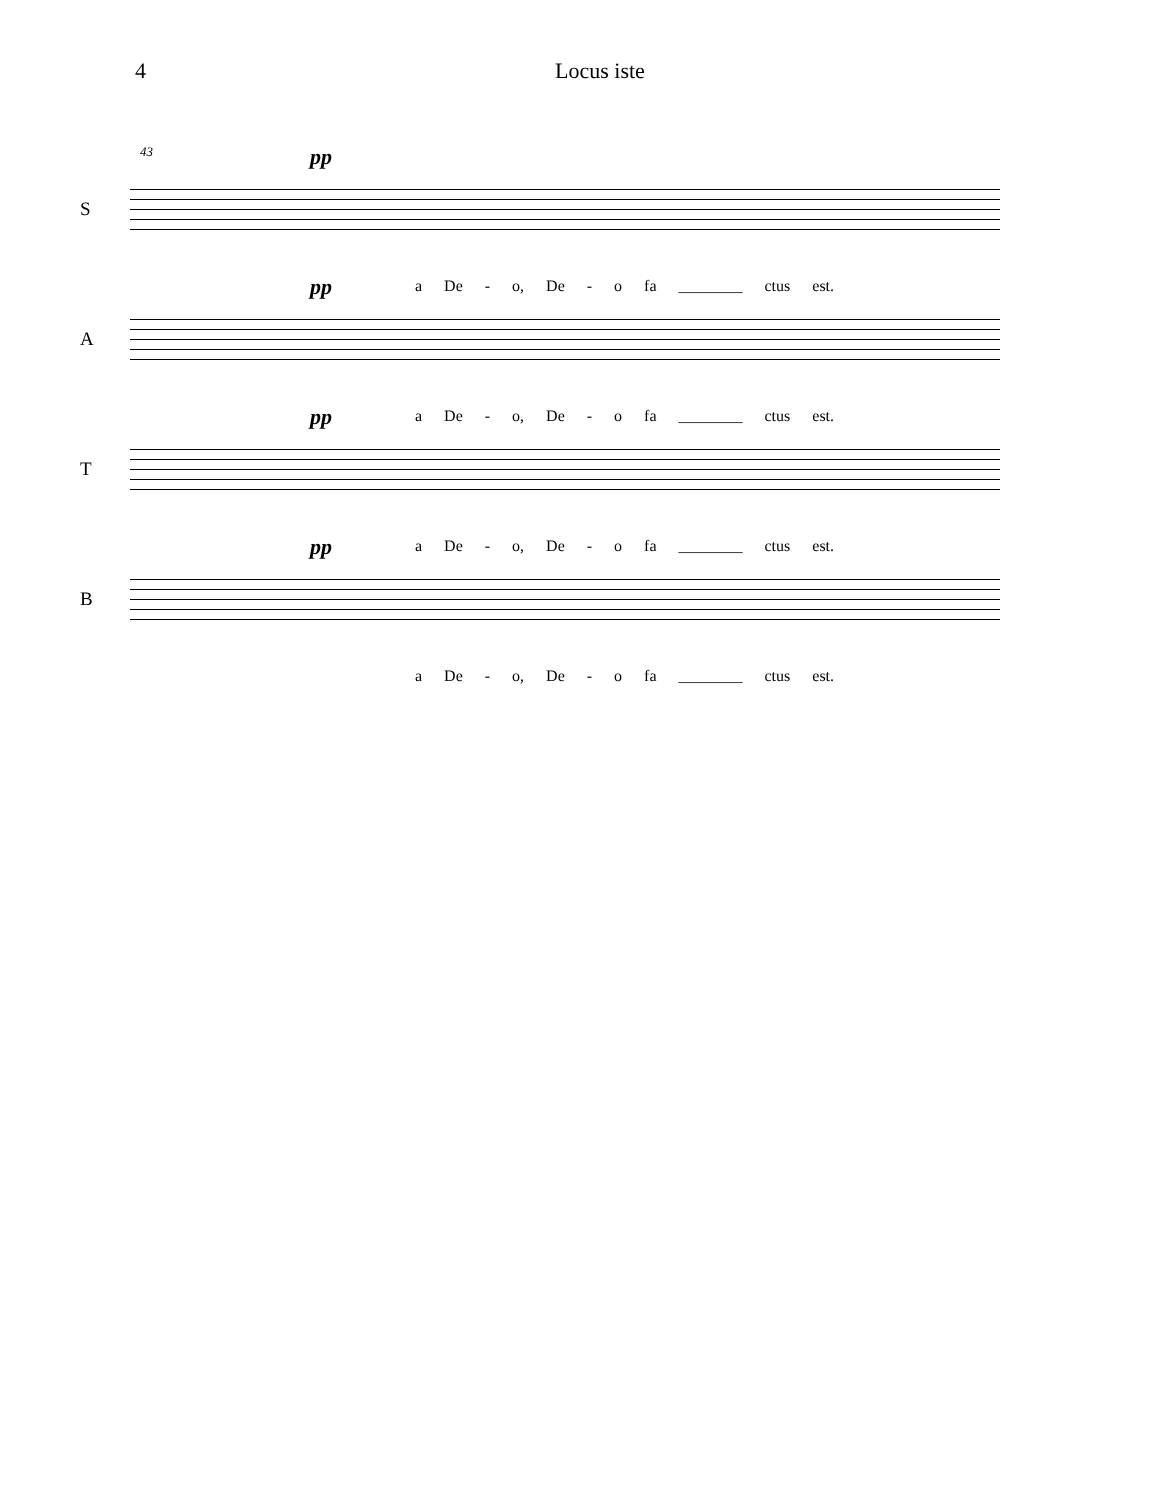4 Locus iste
43 S
pp
a De - o, De - o fa ________ ctus est.
A
pp
a De - o, De - o fa ________ ctus est.
T
pp
a De - o, De - o fa ________ ctus est.
B
pp
a De - o, De - o fa ________ ctus est.